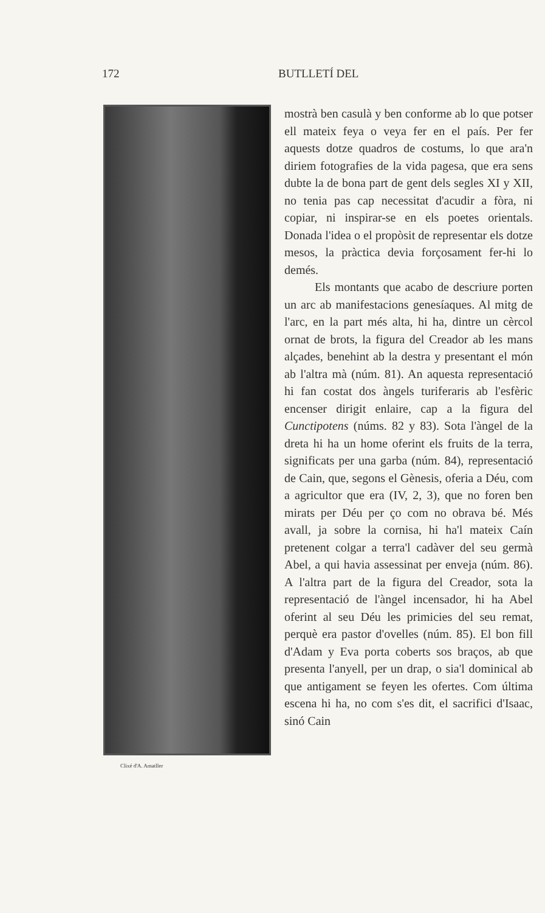172 BUTLLETÍ DEL
Clixé d'A. Amatller
mostrà ben casulà y ben conforme ab lo que potser ell mateix feya o veya fer en el país. Per fer aquests dotze quadros de costums, lo que ara'n diriem fotografies de la vida pagesa, que era sens dubte la de bona part de gent dels segles XI y XII, no tenia pas cap necessitat d'acudir a fòra, ni copiar, ni inspirar-se en els poetes orientals. Donada l'idea o el propòsit de representar els dotze mesos, la pràctica devia forçosament fer-hi lo demés.
Els montants que acabo de descriure porten un arc ab manifestacions genesíaques. Al mitg de l'arc, en la part més alta, hi ha, dintre un cèrcol ornat de brots, la figura del Creador ab les mans alçades, benehint ab la destra y presentant el món ab l'altra mà (núm. 81). An aquesta representació hi fan costat dos àngels turiferaris ab l'esfèric encenser dirigit enlaire, cap a la figura del Cunctipotens (núms. 82 y 83). Sota l'àngel de la dreta hi ha un home oferint els fruits de la terra, significats per una garba (núm. 84), representació de Cain, que, segons el Gènesis, oferia a Déu, com a agricultor que era (IV, 2, 3), que no foren ben mirats per Déu per ço com no obrava bé. Més avall, ja sobre la cornisa, hi ha'l mateix Caín pretenent colgar a terra'l cadàver del seu germà Abel, a qui havia assessinat per enveja (núm. 86). A l'altra part de la figura del Creador, sota la representació de l'àngel incensador, hi ha Abel oferint al seu Déu les primicies del seu remat, perquè era pastor d'ovelles (núm. 85). El bon fill d'Adam y Eva porta coberts sos braços, ab que presenta l'anyell, per un drap, o sia'l dominical ab que antigament se feyen les ofertes. Com última escena hi ha, no com s'es dit, el sacrifici d'Isaac, sinó Cain